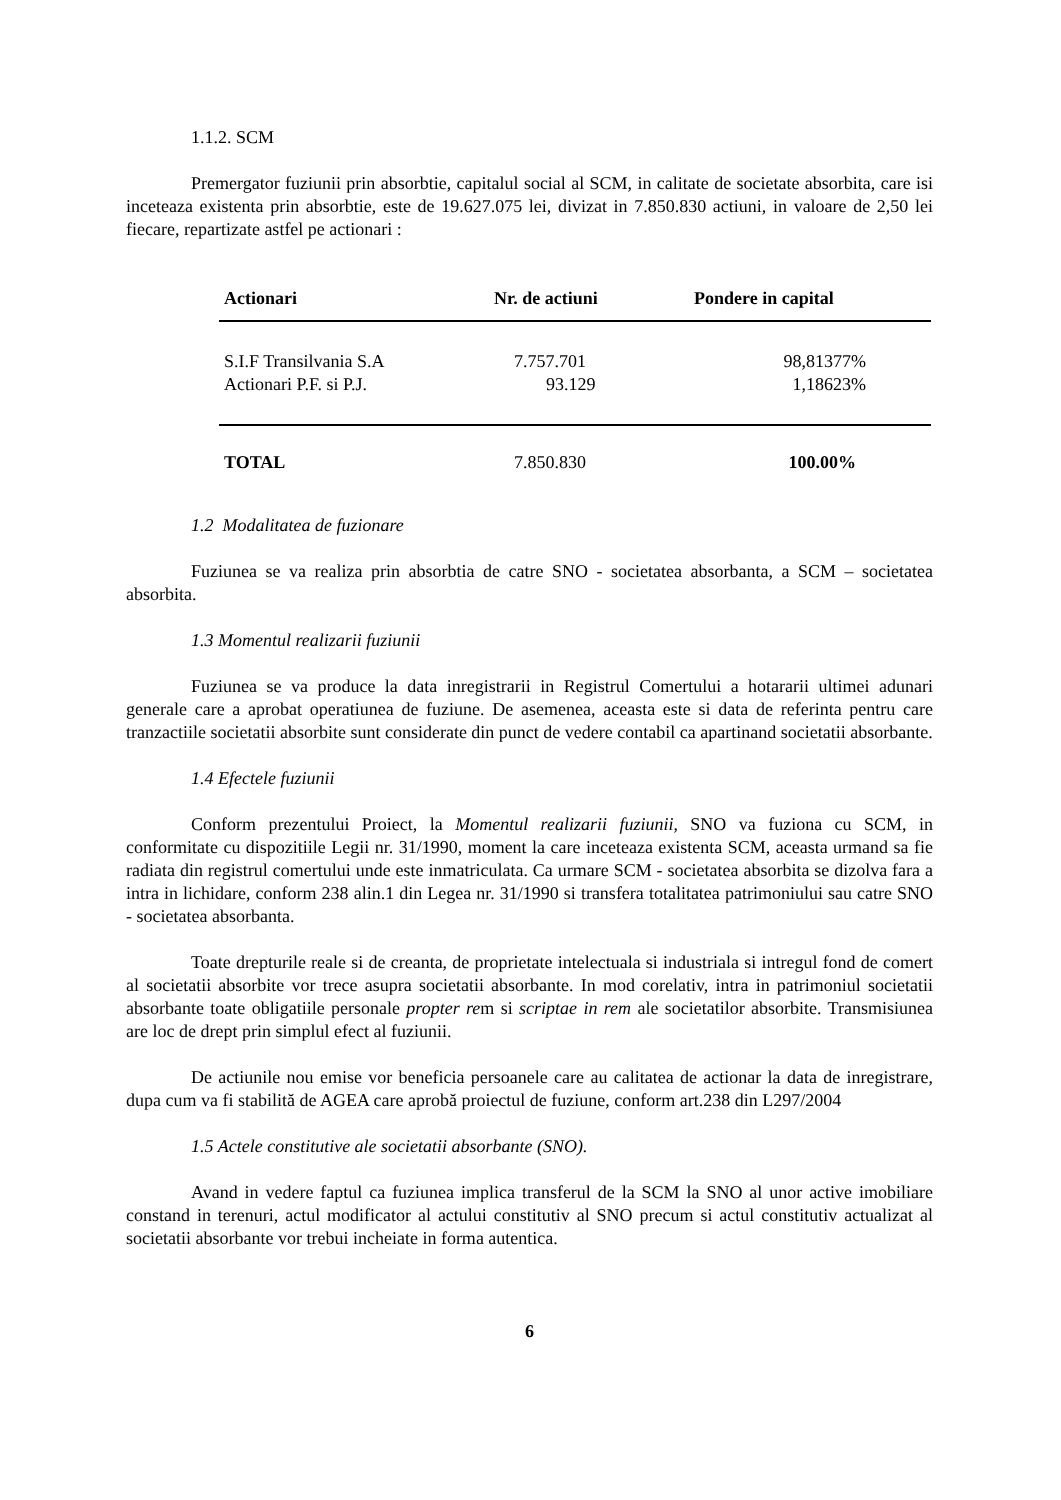1.1.2. SCM
Premergator fuziunii prin absorbtie, capitalul social al SCM, in calitate de societate absorbita, care isi inceteaza existenta prin absorbtie, este de 19.627.075 lei, divizat in 7.850.830 actiuni, in valoare de 2,50 lei fiecare, repartizate astfel pe actionari :
| Actionari | Nr. de actiuni | Pondere in capital |
| --- | --- | --- |
| S.I.F Transilvania S.A | 7.757.701 | 98,81377% |
| Actionari P.F. si P.J. | 93.129 | 1,18623% |
| TOTAL | 7.850.830 | 100.00% |
1.2 Modalitatea de fuzionare
Fuziunea se va realiza prin absorbtia de catre SNO - societatea absorbanta, a SCM – societatea absorbita.
1.3 Momentul realizarii fuziunii
Fuziunea se va produce la data inregistrarii in Registrul Comertului a hotararii ultimei adunari generale care a aprobat operatiunea de fuziune. De asemenea, aceasta este si data de referinta pentru care tranzactiile societatii absorbite sunt considerate din punct de vedere contabil ca apartinand societatii absorbante.
1.4 Efectele fuziunii
Conform prezentului Proiect, la Momentul realizarii fuziunii, SNO va fuziona cu SCM, in conformitate cu dispozitiile Legii nr. 31/1990, moment la care inceteaza existenta SCM, aceasta urmand sa fie radiata din registrul comertului unde este inmatriculata. Ca urmare SCM - societatea absorbita se dizolva fara a intra in lichidare, conform 238 alin.1 din Legea nr. 31/1990 si transfera totalitatea patrimoniului sau catre SNO - societatea absorbanta.
Toate drepturile reale si de creanta, de proprietate intelectuala si industriala si intregul fond de comert al societatii absorbite vor trece asupra societatii absorbante. In mod corelativ, intra in patrimoniul societatii absorbante toate obligatiile personale propter rem si scriptae in rem ale societatilor absorbite. Transmisiunea are loc de drept prin simplul efect al fuziunii.
De actiunile nou emise vor beneficia persoanele care au calitatea de actionar la data de inregistrare, dupa cum va fi stabilită de AGEA care aprobă proiectul de fuziune, conform art.238 din L297/2004
1.5 Actele constitutive ale societatii absorbante (SNO).
Avand in vedere faptul ca fuziunea implica transferul de la SCM la SNO al unor active imobiliare constand in terenuri, actul modificator al actului constitutiv al SNO precum si actul constitutiv actualizat al societatii absorbante vor trebui incheiate in forma autentica.
6